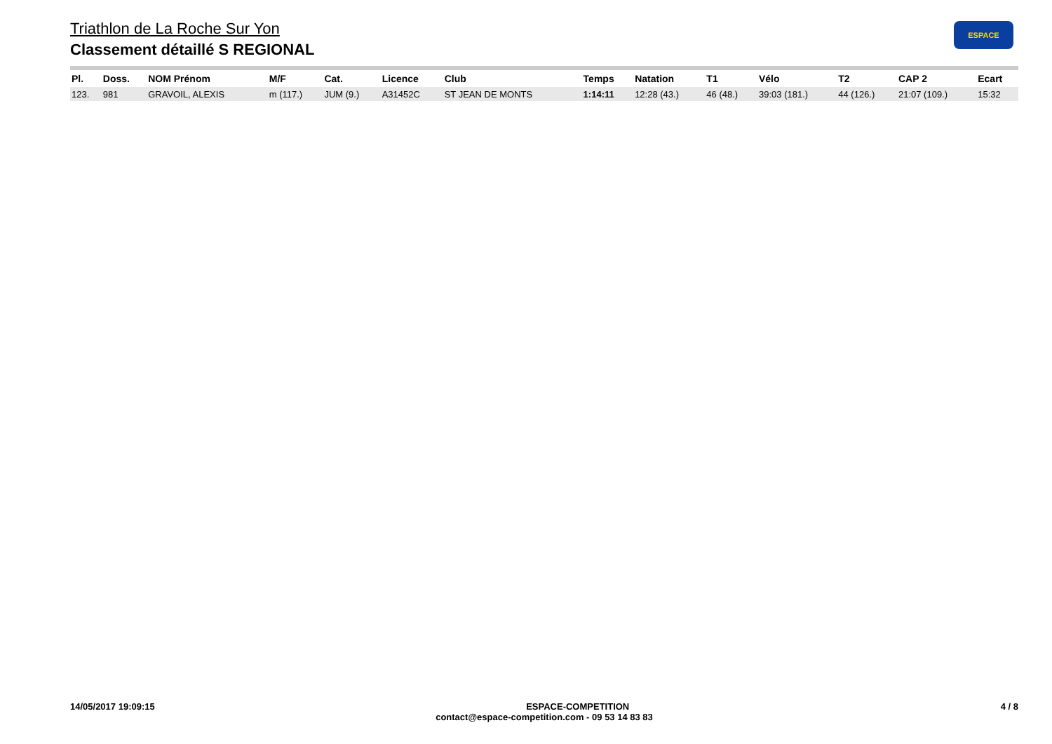Triathlon de La Roche Sur Yon
ESPACE
Classement détaillé S REGIONAL
| Pl. | Doss. | NOM Prénom | M/F | Cat. | Licence | Club | Temps | Natation | T1 | Vélo | T2 | CAP 2 | Ecart | |
| --- | --- | --- | --- | --- | --- | --- | --- | --- | --- | --- | --- | --- | --- | --- |
| 123. | 981 | GRAVOIL, ALEXIS | m (117.) | JUM (9.) | A31452C | ST JEAN DE MONTS | | 1:14:11 | 12:28 (43.) | 46 (48.) | 39:03 (181.) | 44 (126.) | 21:07 (109.) | 15:32 |
14/05/2017 19:09:15 ESPACE-COMPETITION 4 / 8
contact@espace-competition.com - 09 53 14 83 83